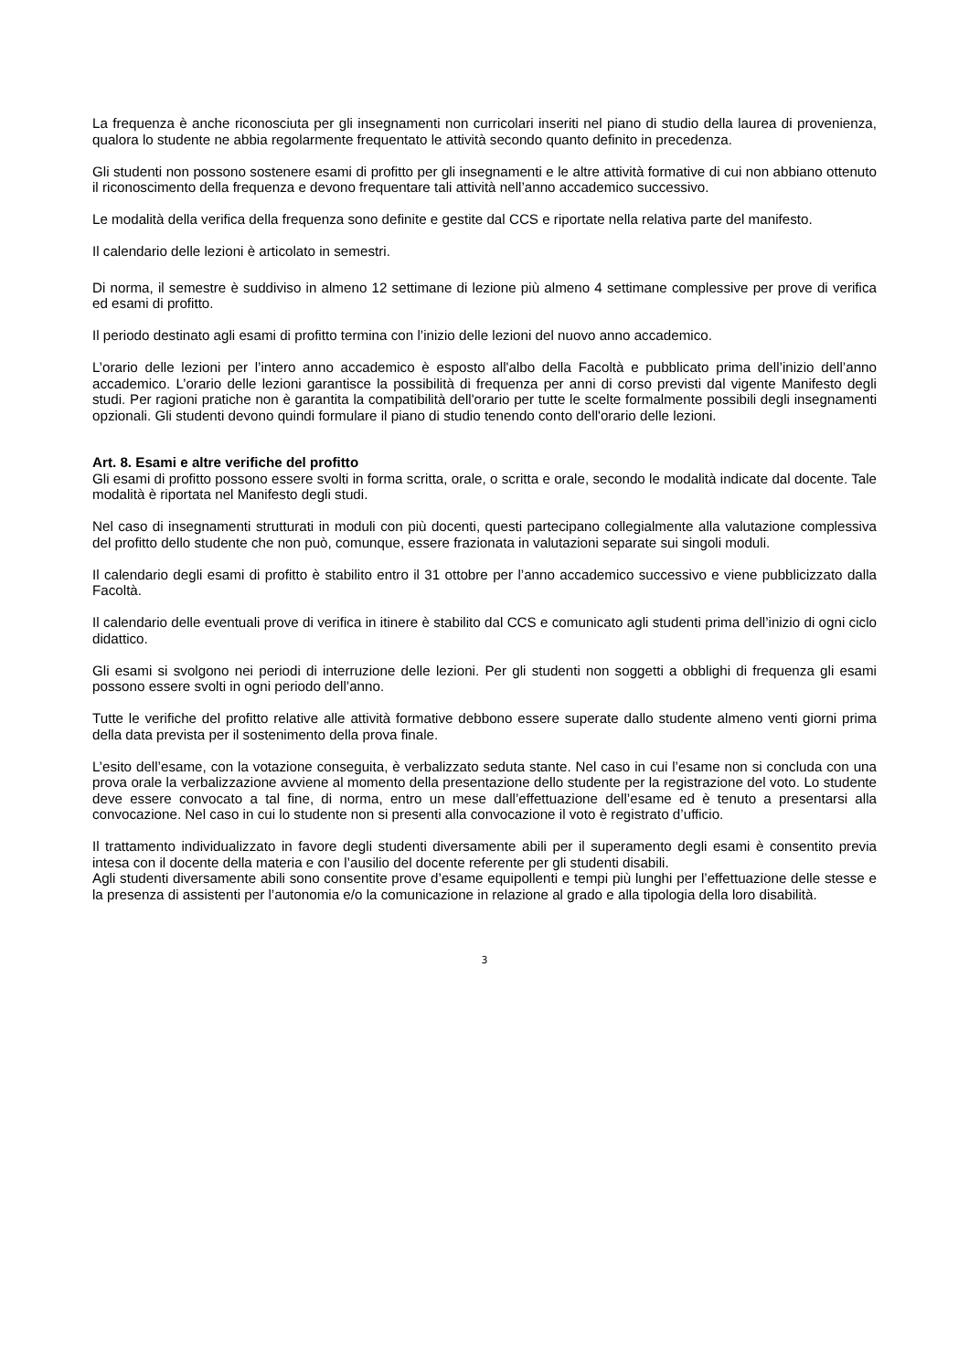La frequenza è anche riconosciuta per gli insegnamenti non curricolari inseriti nel piano di studio della laurea di provenienza, qualora lo studente ne abbia regolarmente frequentato le attività secondo quanto definito in precedenza.
Gli studenti non possono sostenere esami di profitto per gli insegnamenti e le altre attività formative di cui non abbiano ottenuto il riconoscimento della frequenza e devono frequentare tali attività nell’anno accademico successivo.
Le modalità della verifica della frequenza sono definite e gestite dal CCS e riportate nella relativa parte del manifesto.
Il calendario delle lezioni è articolato in semestri.
Di norma, il semestre è suddiviso in almeno 12 settimane di lezione più almeno 4 settimane complessive per prove di verifica ed esami di profitto.
Il periodo destinato agli esami di profitto termina con l’inizio delle lezioni del nuovo anno accademico.
L’orario delle lezioni per l’intero anno accademico è esposto all'albo della Facoltà e pubblicato prima dell’inizio dell’anno accademico. L’orario delle lezioni garantisce la possibilità di frequenza per anni di corso previsti dal vigente Manifesto degli studi. Per ragioni pratiche non è garantita la compatibilità dell'orario per tutte le scelte formalmente possibili degli insegnamenti opzionali. Gli studenti devono quindi formulare il piano di studio tenendo conto dell'orario delle lezioni.
Art. 8. Esami e altre verifiche del profitto
Gli esami di profitto possono essere svolti in forma scritta, orale, o scritta e orale, secondo le modalità indicate dal docente. Tale modalità è riportata nel Manifesto degli studi.
Nel caso di insegnamenti strutturati in moduli con più docenti, questi partecipano collegialmente alla valutazione complessiva del profitto dello studente che non può, comunque, essere frazionata in valutazioni separate sui singoli moduli.
Il calendario degli esami di profitto è stabilito entro il 31 ottobre per l’anno accademico successivo e viene pubblicizzato dalla Facoltà.
Il calendario delle eventuali prove di verifica in itinere è stabilito dal CCS e comunicato agli studenti prima dell’inizio di ogni ciclo didattico.
Gli esami si svolgono nei periodi di interruzione delle lezioni. Per gli studenti non soggetti a obblighi di frequenza gli esami possono essere svolti in ogni periodo dell’anno.
Tutte le verifiche del profitto relative alle attività formative debbono essere superate dallo studente almeno venti giorni prima della data prevista per il sostenimento della prova finale.
L’esito dell’esame, con la votazione conseguita, è verbalizzato seduta stante. Nel caso in cui l’esame non si concluda con una prova orale la verbalizzazione avviene al momento della presentazione dello studente per la registrazione del voto. Lo studente deve essere convocato a tal fine, di norma, entro un mese dall’effettuazione dell’esame ed è tenuto a presentarsi alla convocazione. Nel caso in cui lo studente non si presenti alla convocazione il voto è registrato d’ufficio.
Il trattamento individualizzato in favore degli studenti diversamente abili per il superamento degli esami è consentito previa intesa con il docente della materia e con l’ausilio del docente referente per gli studenti disabili.
Agli studenti diversamente abili sono consentite prove d’esame equipollenti e tempi più lunghi per l’effettuazione delle stesse e la presenza di assistenti per l’autonomia e/o la comunicazione in relazione al grado e alla tipologia della loro disabilità.
3